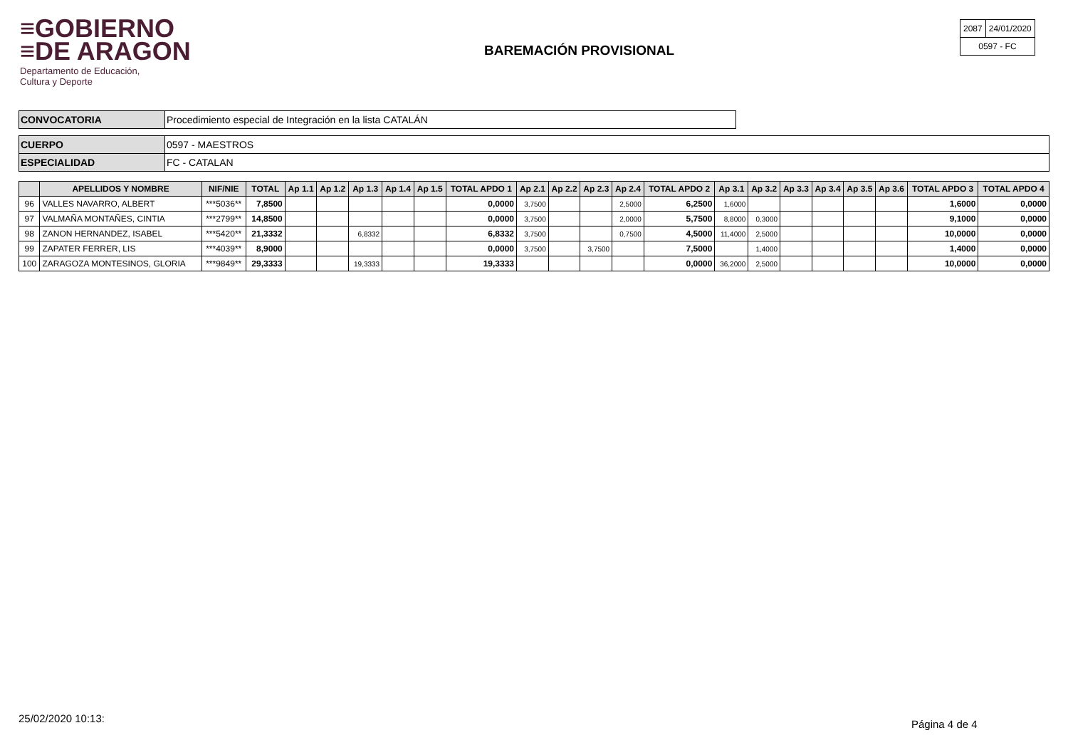≡GOBIERNO
≡DE ARAGON
Departamento de Educación,
Cultura y Deporte
BAREMACIÓN PROVISIONAL
| 2087 | 24/01/2020 |
| 0597 - FC | |
| CONVOCATORIA | Procedimiento especial de Integración en la lista CATALÁN |
| CUERPO | 0597 - MAESTROS |
| ESPECIALIDAD | FC - CATALAN |
| | APELLIDOS Y NOMBRE | NIF/NIE | TOTAL | Ap 1.1 | Ap 1.2 | Ap 1.3 | Ap 1.4 | Ap 1.5 | TOTAL APDO 1 | Ap 2.1 | Ap 2.2 | Ap 2.3 | Ap 2.4 | TOTAL APDO 2 | Ap 3.1 | Ap 3.2 | Ap 3.3 | Ap 3.4 | Ap 3.5 | Ap 3.6 | TOTAL APDO 3 | TOTAL APDO 4 |
| --- | --- | --- | --- | --- | --- | --- | --- | --- | --- | --- | --- | --- | --- | --- | --- | --- | --- | --- | --- | --- | --- | --- |
| 96 | VALLES NAVARRO, ALBERT | ***5036** | 7,8500 | | | | | | 0,0000 | 3,7500 | | | 2,5000 | 6,2500 | 1,6000 | | | | | | 1,6000 | 0,0000 |
| 97 | VALMAÑA MONTAÑES, CINTIA | ***2799** | 14,8500 | | | | | | 0,0000 | 3,7500 | | | 2,0000 | 5,7500 | 8,8000 | 0,3000 | | | | | 9,1000 | 0,0000 |
| 98 | ZANON HERNANDEZ, ISABEL | ***5420** | 21,3332 | | | 6,8332 | | | 6,8332 | 3,7500 | | | 0,7500 | 4,5000 | 11,4000 | 2,5000 | | | | | 10,0000 | 0,0000 |
| 99 | ZAPATER FERRER, LIS | ***4039** | 8,9000 | | | | | | 0,0000 | 3,7500 | | 3,7500 | | 7,5000 | | 1,4000 | | | | | 1,4000 | 0,0000 |
| 100 | ZARAGOZA MONTESINOS, GLORIA | ***9849** | 29,3333 | | | 19,3333 | | | 19,3333 | | | | | 0,0000 | 36,2000 | 2,5000 | | | | | 10,0000 | 0,0000 |
25/02/2020 10:13: Página 4 de 4